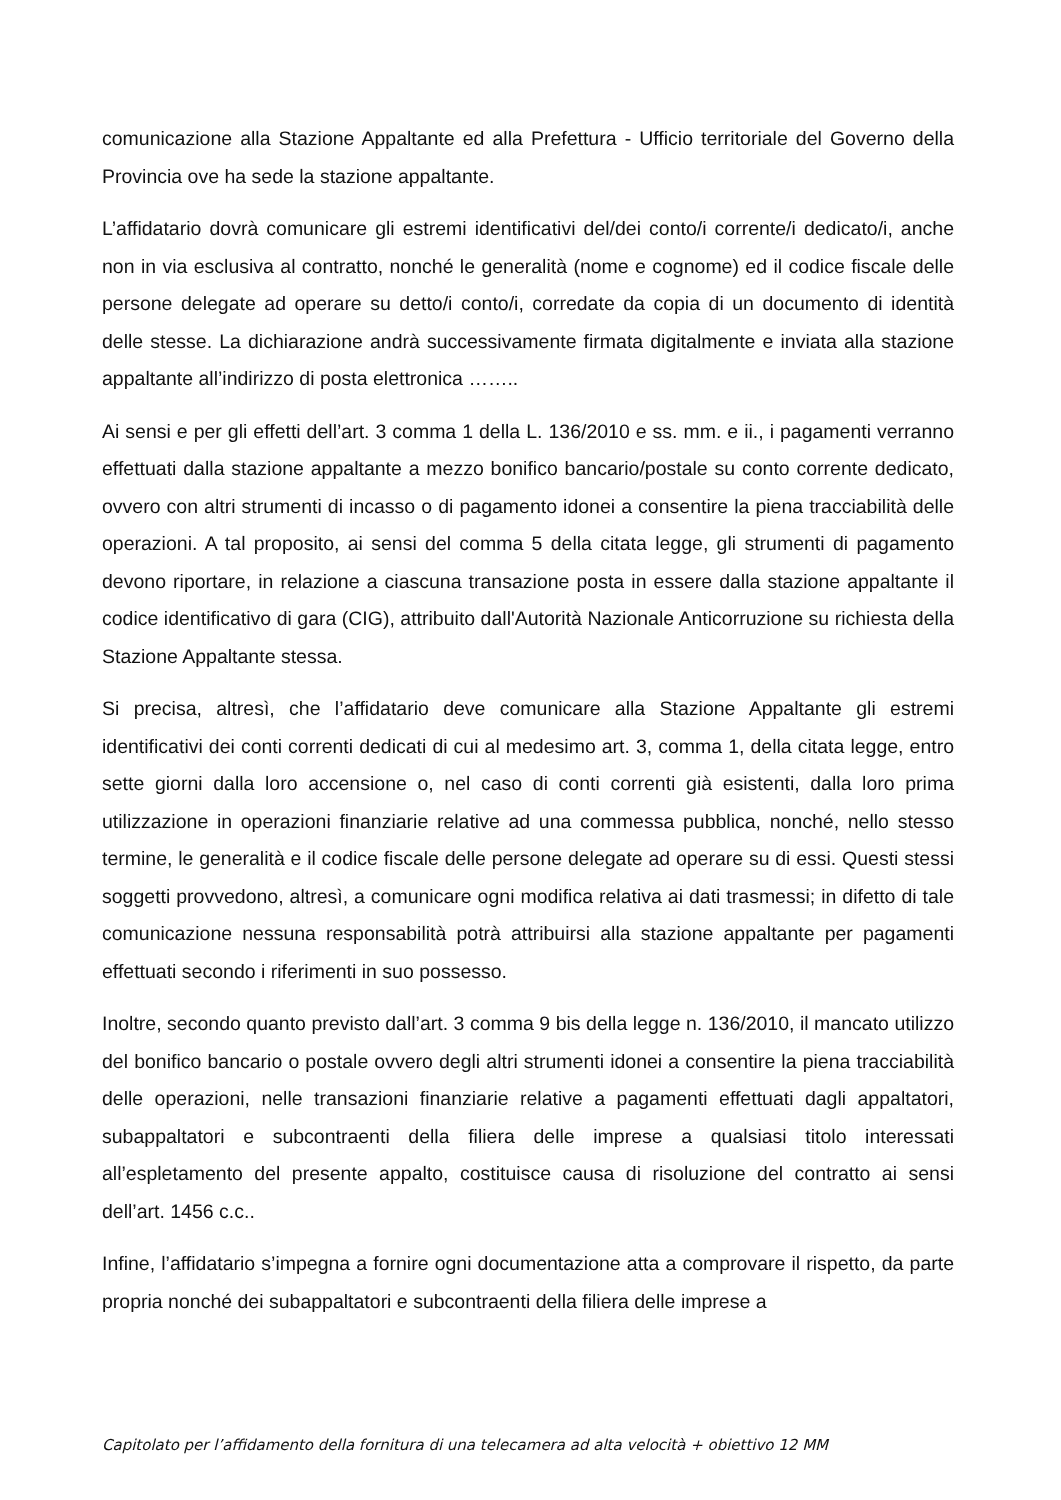comunicazione alla Stazione Appaltante ed alla Prefettura - Ufficio territoriale del Governo della Provincia ove ha sede la stazione appaltante.
L’affidatario dovrà comunicare gli estremi identificativi del/dei conto/i corrente/i dedicato/i, anche non in via esclusiva al contratto, nonché le generalità (nome e cognome) ed il codice fiscale delle persone delegate ad operare su detto/i conto/i, corredate da copia di un documento di identità delle stesse. La dichiarazione andrà successivamente firmata digitalmente e inviata alla stazione appaltante all’indirizzo di posta elettronica ……..
Ai sensi e per gli effetti dell’art. 3 comma 1 della L. 136/2010 e ss. mm. e ii., i pagamenti verranno effettuati dalla stazione appaltante a mezzo bonifico bancario/postale su conto corrente dedicato, ovvero con altri strumenti di incasso o di pagamento idonei a consentire la piena tracciabilità delle operazioni. A tal proposito, ai sensi del comma 5 della citata legge, gli strumenti di pagamento devono riportare, in relazione a ciascuna transazione posta in essere dalla stazione appaltante il codice identificativo di gara (CIG), attribuito dall'Autorità Nazionale Anticorruzione su richiesta della Stazione Appaltante stessa.
Si precisa, altresì, che l’affidatario deve comunicare alla Stazione Appaltante gli estremi identificativi dei conti correnti dedicati di cui al medesimo art. 3, comma 1, della citata legge, entro sette giorni dalla loro accensione o, nel caso di conti correnti già esistenti, dalla loro prima utilizzazione in operazioni finanziarie relative ad una commessa pubblica, nonché, nello stesso termine, le generalità e il codice fiscale delle persone delegate ad operare su di essi. Questi stessi soggetti provvedono, altresì, a comunicare ogni modifica relativa ai dati trasmessi; in difetto di tale comunicazione nessuna responsabilità potrà attribuirsi alla stazione appaltante per pagamenti effettuati secondo i riferimenti in suo possesso.
Inoltre, secondo quanto previsto dall’art. 3 comma 9 bis della legge n. 136/2010, il mancato utilizzo del bonifico bancario o postale ovvero degli altri strumenti idonei a consentire la piena tracciabilità delle operazioni, nelle transazioni finanziarie relative a pagamenti effettuati dagli appaltatori, subappaltatori e subcontraenti della filiera delle imprese a qualsiasi titolo interessati all’espletamento del presente appalto, costituisce causa di risoluzione del contratto ai sensi dell’art. 1456 c.c..
Infine, l’affidatario s’impegna a fornire ogni documentazione atta a comprovare il rispetto, da parte propria nonché dei subappaltatori e subcontraenti della filiera delle imprese a
Capitolato per l’affidamento della fornitura di una telecamera ad alta velocità + obiettivo 12 MM